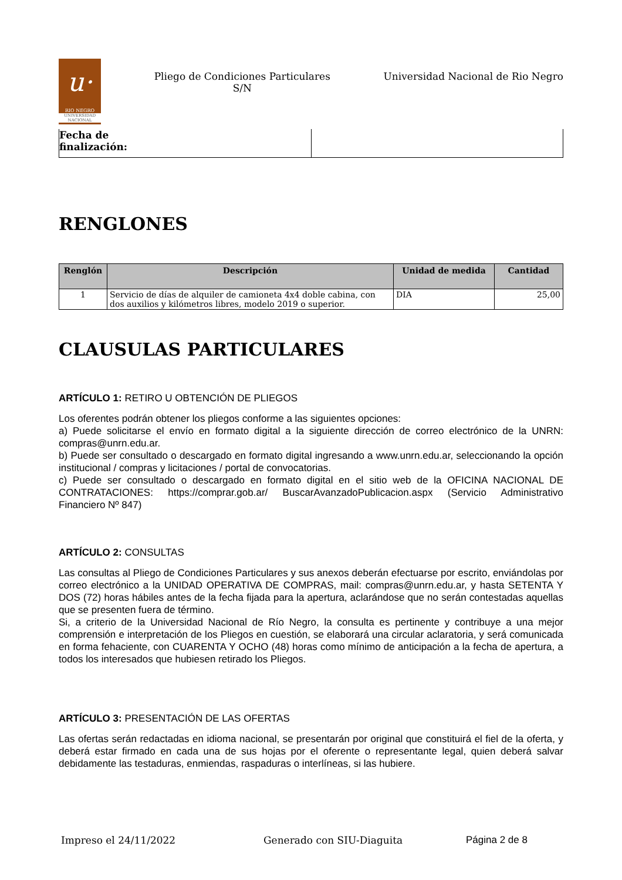u·
RIO NEGRO
UNIVERSIDAD NACIONAL
Pliego de Condiciones Particulares
S/N
Universidad Nacional de Rio Negro
Fecha de
finalización:
RENGLONES
| Renglón | Descripción | Unidad de medida | Cantidad |
| --- | --- | --- | --- |
| 1 | Servicio de días de alquiler de camioneta 4x4 doble cabina, con dos auxilios y kilómetros libres, modelo 2019 o superior. | DIA | 25,00 |
CLAUSULAS PARTICULARES
ARTÍCULO 1: RETIRO U OBTENCIÓN DE PLIEGOS
Los oferentes podrán obtener los pliegos conforme a las siguientes opciones:
a) Puede solicitarse el envío en formato digital a la siguiente dirección de correo electrónico de la UNRN: compras@unrn.edu.ar.
b) Puede ser consultado o descargado en formato digital ingresando a www.unrn.edu.ar, seleccionando la opción institucional / compras y licitaciones / portal de convocatorias.
c) Puede ser consultado o descargado en formato digital en el sitio web de la OFICINA NACIONAL DE CONTRATACIONES: https://comprar.gob.ar/ BuscarAvanzadoPublicacion.aspx (Servicio Administrativo Financiero Nº 847)
ARTÍCULO 2: CONSULTAS
Las consultas al Pliego de Condiciones Particulares y sus anexos deberán efectuarse por escrito, enviándolas por correo electrónico a la UNIDAD OPERATIVA DE COMPRAS, mail: compras@unrn.edu.ar, y hasta SETENTA Y DOS (72) horas hábiles antes de la fecha fijada para la apertura, aclarándose que no serán contestadas aquellas que se presenten fuera de término.
Si, a criterio de la Universidad Nacional de Río Negro, la consulta es pertinente y contribuye a una mejor comprensión e interpretación de los Pliegos en cuestión, se elaborará una circular aclaratoria, y será comunicada en forma fehaciente, con CUARENTA Y OCHO (48) horas como mínimo de anticipación a la fecha de apertura, a todos los interesados que hubiesen retirado los Pliegos.
ARTÍCULO 3: PRESENTACIÓN DE LAS OFERTAS
Las ofertas serán redactadas en idioma nacional, se presentarán por original que constituirá el fiel de la oferta, y deberá estar firmado en cada una de sus hojas por el oferente o representante legal, quien deberá salvar debidamente las testaduras, enmiendas, raspaduras o interlíneas, si las hubiere.
Impreso el 24/11/2022 Generado con SIU-Diaguita Página 2 de 8